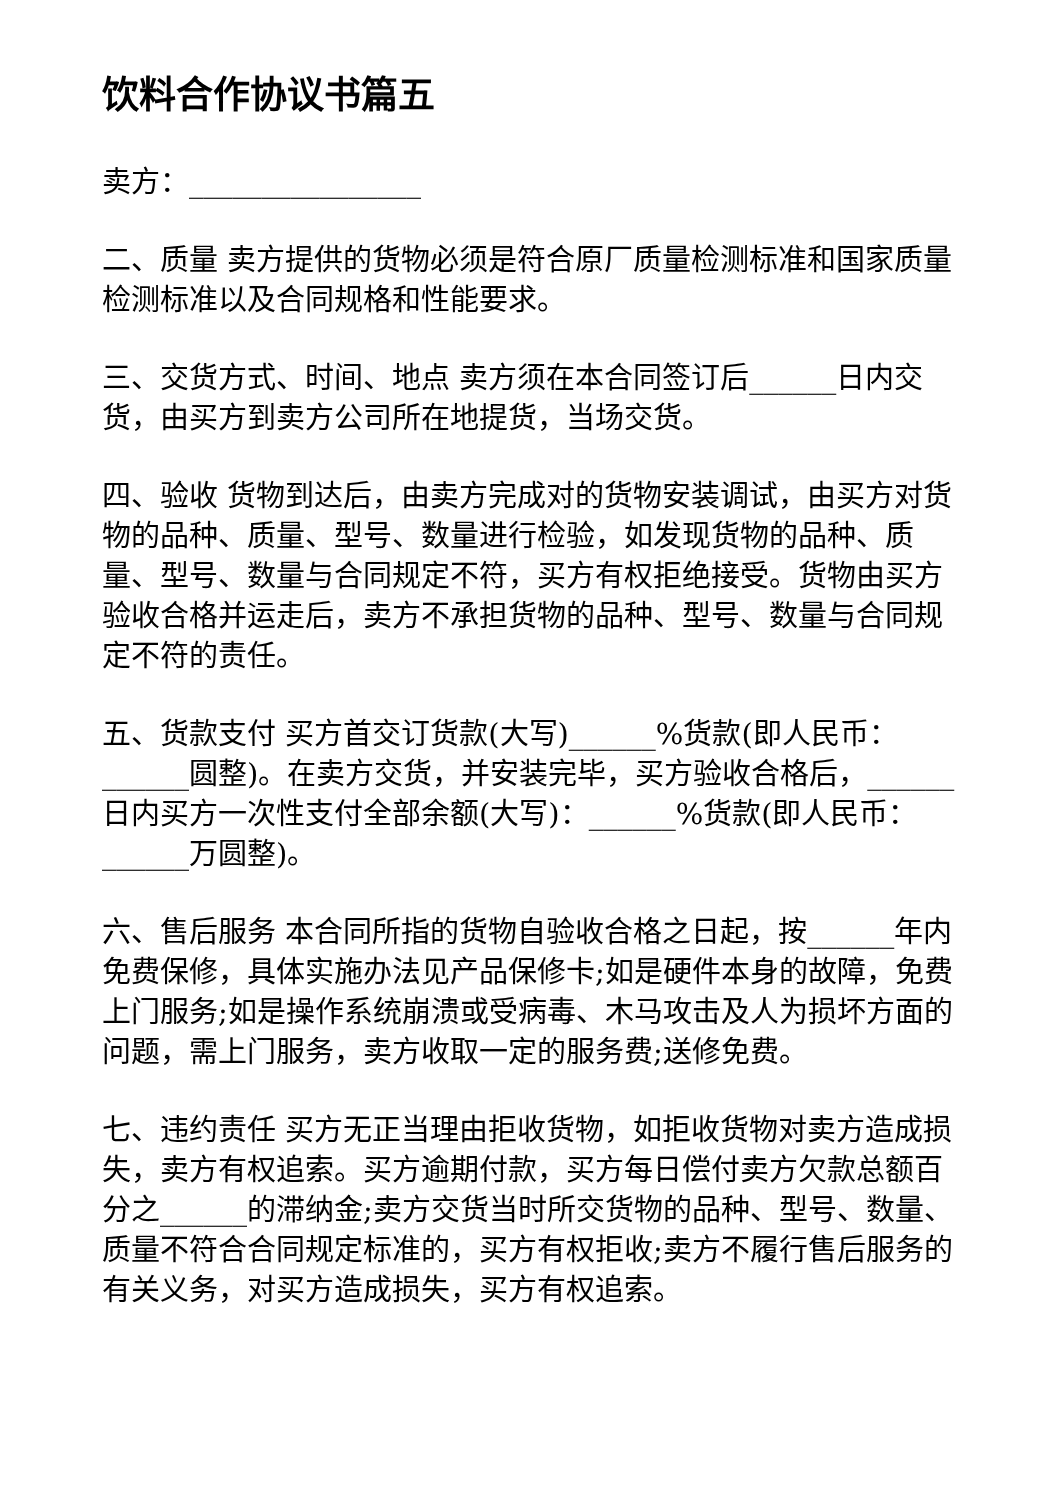饮料合作协议书篇五
卖方：________________
二、质量 卖方提供的货物必须是符合原厂质量检测标准和国家质量检测标准以及合同规格和性能要求。
三、交货方式、时间、地点 卖方须在本合同签订后______日内交货，由买方到卖方公司所在地提货，当场交货。
四、验收 货物到达后，由卖方完成对的货物安装调试，由买方对货物的品种、质量、型号、数量进行检验，如发现货物的品种、质量、型号、数量与合同规定不符，买方有权拒绝接受。货物由买方验收合格并运走后，卖方不承担货物的品种、型号、数量与合同规定不符的责任。
五、货款支付 买方首交订货款(大写)______%货款(即人民币：______圆整)。在卖方交货，并安装完毕，买方验收合格后，______日内买方一次性支付全部余额(大写)：______%货款(即人民币：______万圆整)。
六、售后服务 本合同所指的货物自验收合格之日起，按______年内免费保修，具体实施办法见产品保修卡;如是硬件本身的故障，免费上门服务;如是操作系统崩溃或受病毒、木马攻击及人为损坏方面的问题，需上门服务，卖方收取一定的服务费;送修免费。
七、违约责任 买方无正当理由拒收货物，如拒收货物对卖方造成损失，卖方有权追索。买方逾期付款，买方每日偿付卖方欠款总额百分之______的滞纳金;卖方交货当时所交货物的品种、型号、数量、质量不符合合同规定标准的，买方有权拒收;卖方不履行售后服务的有关义务，对买方造成损失，买方有权追索。